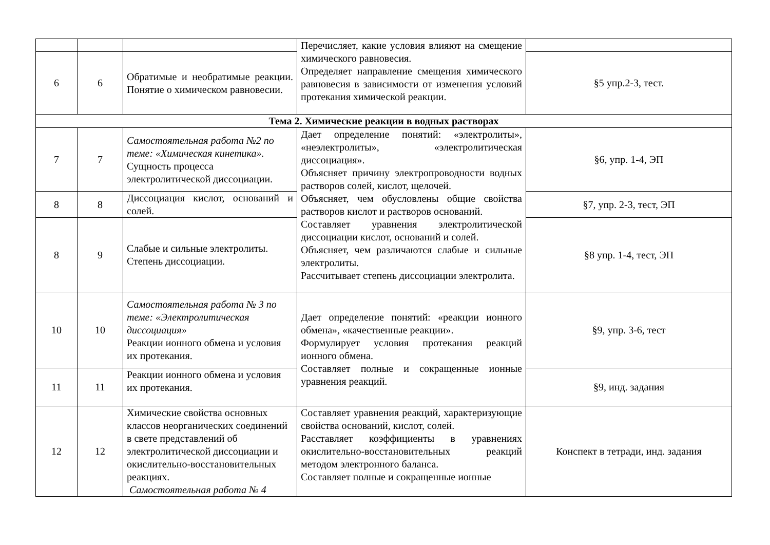| | | | Перечисляет, какие условия влияют на смещение химического равновесия. Определяет направление смещения химического равновесия в зависимости от изменения условий протекания химической реакции. | |
| 6 | 6 | Обратимые и необратимые реакции. Понятие о химическом равновесии. | | §5 упр.2-3, тест. |
| Тема 2. Химические реакции в водных растворах | | | | |
| 7 | 7 | Самостоятельная работа №2 по теме: «Химическая кинетика». Сущность процесса электролитической диссоциации. | Дает определение понятий: «электролиты», «неэлектролиты», «электролитическая диссоциация». Объясняет причину электропроводности водных растворов солей, кислот, щелочей. Объясняет, чем обусловлены общие свойства растворов кислот и растворов оснований. Составляет уравнения электролитической диссоциации кислот, оснований и солей. Объясняет, чем различаются слабые и сильные электролиты. Рассчитывает степень диссоциации электролита. | §6, упр. 1-4, ЭП |
| 8 | 8 | Диссоциация кислот, оснований и солей. | | §7, упр. 2-3, тест, ЭП |
| 8 | 9 | Слабые и сильные электролиты. Степень диссоциации. | | §8 упр. 1-4, тест, ЭП |
| 10 | 10 | Самостоятельная работа № 3 по теме: «Электролитическая диссоциация» Реакции ионного обмена и условия их протекания. | Дает определение понятий: «реакции ионного обмена», «качественные реакции». Формулирует условия протекания реакций ионного обмена. Составляет полные и сокращенные ионные уравнения реакций. | §9, упр. 3-6, тест |
| 11 | 11 | Реакции ионного обмена и условия их протекания. | | §9, инд. задания |
| 12 | 12 | Химические свойства основных классов неорганических соединений в свете представлений об электролитической диссоциации и окислительно-восстановительных реакциях. Самостоятельная работа № 4 | Составляет уравнения реакций, характеризующие свойства оснований, кислот, солей. Расставляет коэффициенты в уравнениях окислительно-восстановительных реакций методом электронного баланса. Составляет полные и сокращенные ионные | Конспект в тетради, инд. задания |